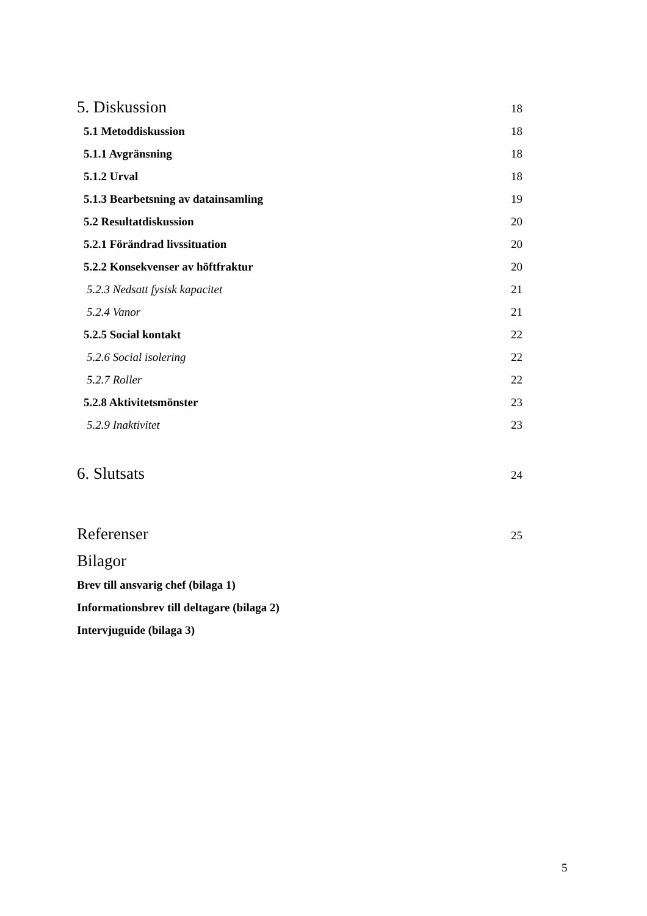5. Diskussion 18
5.1 Metoddiskussion 18
5.1.1 Avgränsning 18
5.1.2 Urval 18
5.1.3 Bearbetsning av datainsamling 19
5.2 Resultatdiskussion 20
5.2.1 Förändrad livssituation 20
5.2.2 Konsekvenser av höftfraktur 20
5.2.3 Nedsatt fysisk kapacitet 21
5.2.4 Vanor 21
5.2.5 Social kontakt 22
5.2.6 Social isolering 22
5.2.7 Roller 22
5.2.8 Aktivitetsmönster 23
5.2.9 Inaktivitet 23
6. Slutsats 24
Referenser 25
Bilagor
Brev till ansvarig chef (bilaga 1)
Informationsbrev till deltagare (bilaga 2)
Intervjuguide (bilaga 3)
5